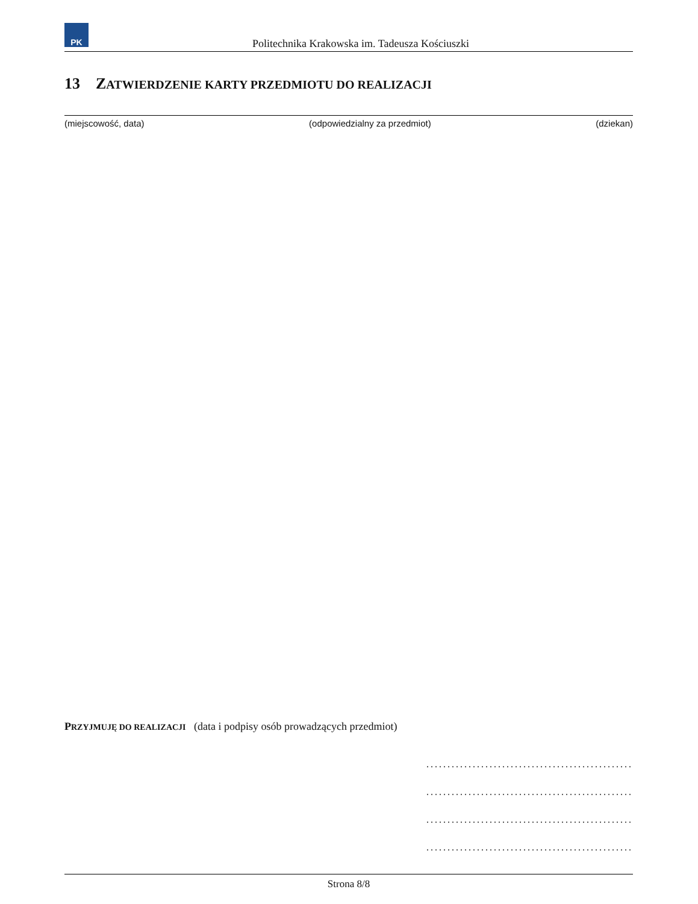PK
Politechnika Krakowska im. Tadeusza Kościuszki
13 ZATWIERDZENIE KARTY PRZEDMIOTU DO REALIZACJI
(miejscowość, data) (odpowiedzialny za przedmiot) (dziekan)
PRZYJMUJĘ DO REALIZACJI (data i podpisy osób prowadzących przedmiot)
.................................................
.................................................
.................................................
.................................................
Strona 8/8